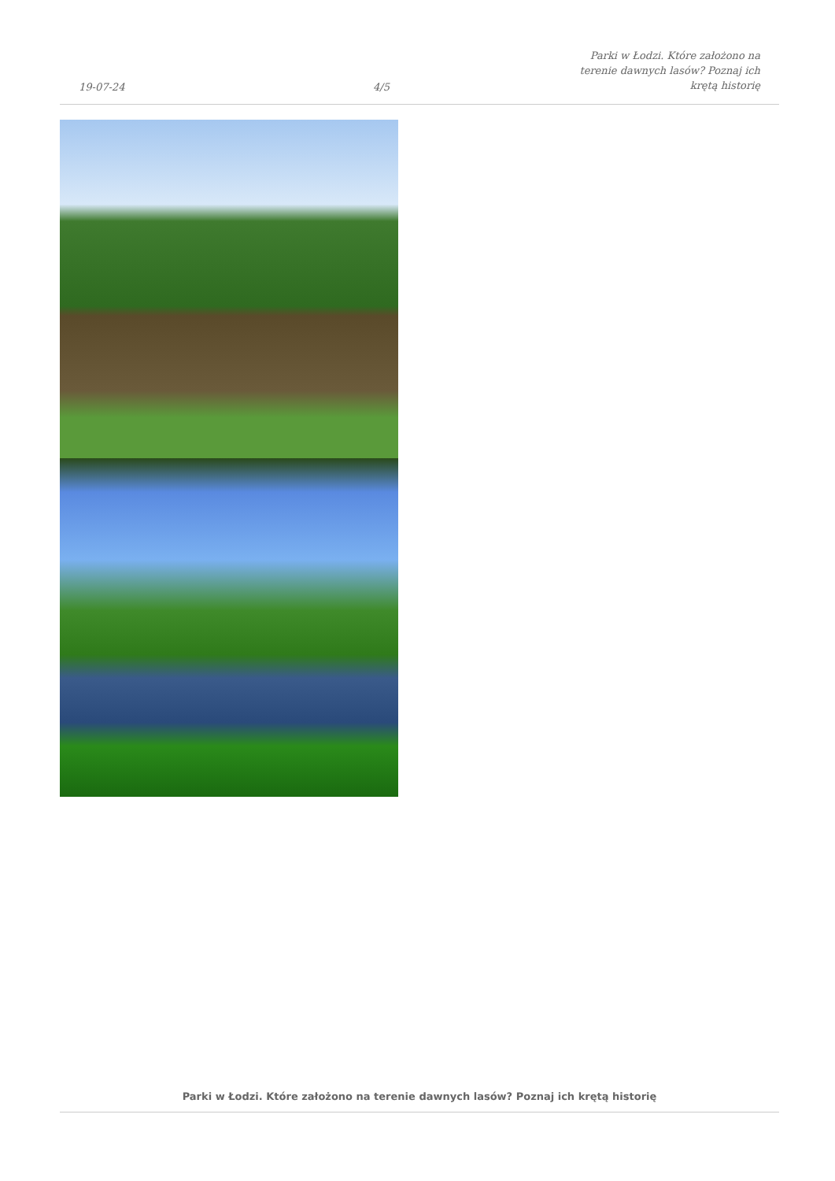19-07-24
4/5
Parki w Łodzi. Które założono na terenie dawnych lasów? Poznaj ich krętą historię
Parki w Łodzi. Które założono na terenie dawnych lasów? Poznaj ich krętą historię